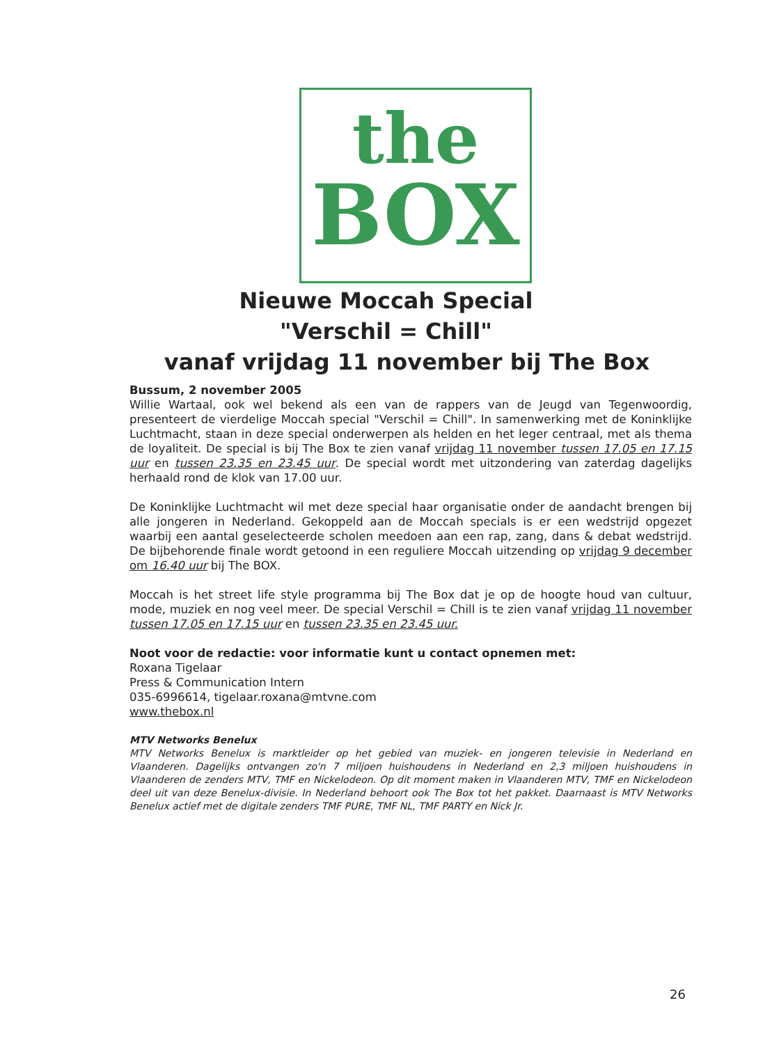the
BOX
Nieuwe Moccah Special
"Verschil = Chill"
vanaf vrijdag 11 november bij The Box
Bussum, 2 november 2005
Willie Wartaal, ook wel bekend als een van de rappers van de Jeugd van Tegenwoordig, presenteert de vierdelige Moccah special "Verschil = Chill". In samenwerking met de Koninklijke Luchtmacht, staan in deze special onderwerpen als helden en het leger centraal, met als thema de loyaliteit. De special is bij The Box te zien vanaf vrijdag 11 november tussen 17.05 en 17.15 uur en tussen 23.35 en 23.45 uur. De special wordt met uitzondering van zaterdag dagelijks herhaald rond de klok van 17.00 uur.
De Koninklijke Luchtmacht wil met deze special haar organisatie onder de aandacht brengen bij alle jongeren in Nederland. Gekoppeld aan de Moccah specials is er een wedstrijd opgezet waarbij een aantal geselecteerde scholen meedoen aan een rap, zang, dans & debat wedstrijd. De bijbehorende finale wordt getoond in een reguliere Moccah uitzending op vrijdag 9 december om 16.40 uur bij The BOX.
Moccah is het street life style programma bij The Box dat je op de hoogte houd van cultuur, mode, muziek en nog veel meer. De special Verschil = Chill is te zien vanaf vrijdag 11 november tussen 17.05 en 17.15 uur en tussen 23.35 en 23.45 uur.
Noot voor de redactie: voor informatie kunt u contact opnemen met:
Roxana Tigelaar
Press & Communication Intern
035-6996614, tigelaar.roxana@mtvne.com
www.thebox.nl
MTV Networks Benelux
MTV Networks Benelux is marktleider op het gebied van muziek- en jongeren televisie in Nederland en Vlaanderen. Dagelijks ontvangen zo'n 7 miljoen huishoudens in Nederland en 2,3 miljoen huishoudens in Vlaanderen de zenders MTV, TMF en Nickelodeon. Op dit moment maken in Vlaanderen MTV, TMF en Nickelodeon deel uit van deze Benelux-divisie. In Nederland behoort ook The Box tot het pakket. Daarnaast is MTV Networks Benelux actief met de digitale zenders TMF PURE, TMF NL, TMF PARTY en Nick Jr.
26